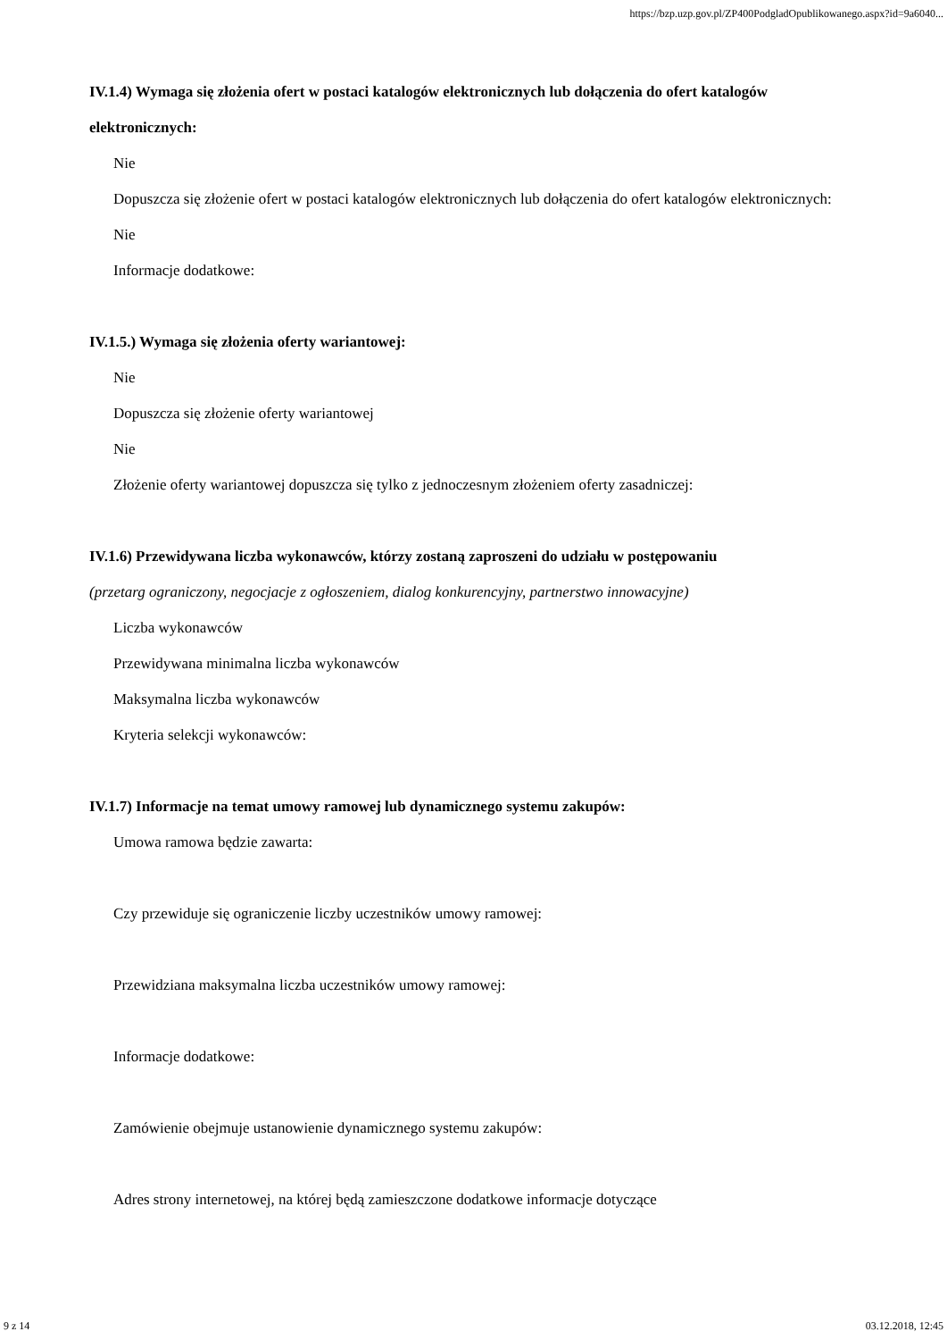https://bzp.uzp.gov.pl/ZP400PodgladOpublikowanego.aspx?id=9a6040...
IV.1.4) Wymaga się złożenia ofert w postaci katalogów elektronicznych lub dołączenia do ofert katalogów elektronicznych:
Nie
Dopuszcza się złożenie ofert w postaci katalogów elektronicznych lub dołączenia do ofert katalogów elektronicznych:
Nie
Informacje dodatkowe:
IV.1.5.) Wymaga się złożenia oferty wariantowej:
Nie
Dopuszcza się złożenie oferty wariantowej
Nie
Złożenie oferty wariantowej dopuszcza się tylko z jednoczesnym złożeniem oferty zasadniczej:
IV.1.6) Przewidywana liczba wykonawców, którzy zostaną zaproszeni do udziału w postępowaniu
(przetarg ograniczony, negocjacje z ogłoszeniem, dialog konkurencyjny, partnerstwo innowacyjne)
Liczba wykonawców
Przewidywana minimalna liczba wykonawców
Maksymalna liczba wykonawców
Kryteria selekcji wykonawców:
IV.1.7) Informacje na temat umowy ramowej lub dynamicznego systemu zakupów:
Umowa ramowa będzie zawarta:
Czy przewiduje się ograniczenie liczby uczestników umowy ramowej:
Przewidziana maksymalna liczba uczestników umowy ramowej:
Informacje dodatkowe:
Zamówienie obejmuje ustanowienie dynamicznego systemu zakupów:
Adres strony internetowej, na której będą zamieszczone dodatkowe informacje dotyczące
9 z 14 03.12.2018, 12:45